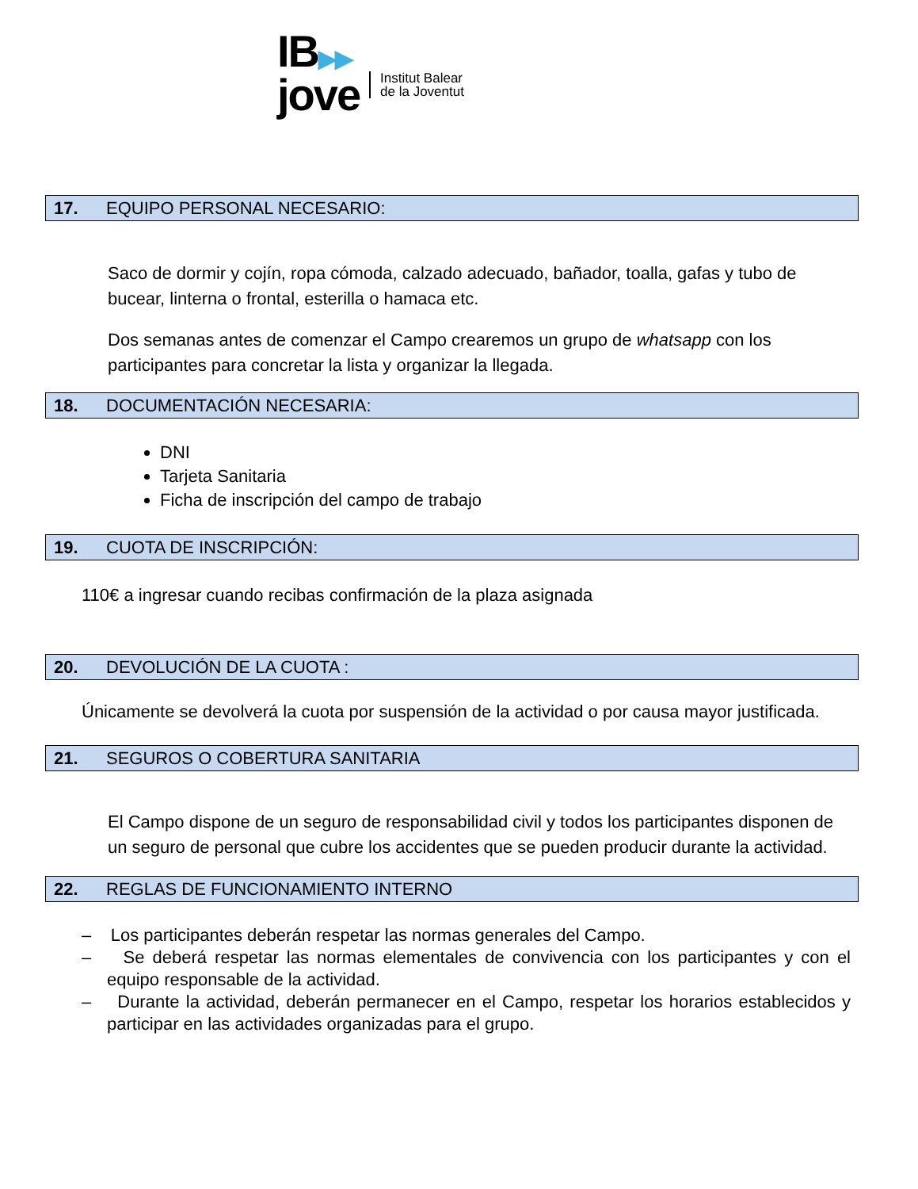IB▶▶
jove
Institut Balear
de la Joventut
17. EQUIPO PERSONAL NECESARIO:
Saco de dormir y cojín, ropa cómoda, calzado adecuado, bañador, toalla, gafas y tubo de bucear, linterna o frontal, esterilla o hamaca etc.
Dos semanas antes de comenzar el Campo crearemos un grupo de whatsapp con los participantes para concretar la lista y organizar la llegada.
18. DOCUMENTACIÓN NECESARIA:
DNI
Tarjeta Sanitaria
Ficha de inscripción del campo de trabajo
19. CUOTA DE INSCRIPCIÓN:
110€ a ingresar cuando recibas confirmación de la plaza asignada
20. DEVOLUCIÓN DE LA CUOTA :
Únicamente se devolverá la cuota por suspensión de la actividad o por causa mayor justificada.
21. SEGUROS O COBERTURA SANITARIA
El Campo dispone de un seguro de responsabilidad civil y todos los participantes disponen de un seguro de personal que cubre los accidentes que se pueden producir durante la actividad.
22. REGLAS DE FUNCIONAMIENTO INTERNO
– Los participantes deberán respetar las normas generales del Campo.
– Se deberá respetar las normas elementales de convivencia con los participantes y con el equipo responsable de la actividad.
– Durante la actividad, deberán permanecer en el Campo, respetar los horarios establecidos y participar en las actividades organizadas para el grupo.